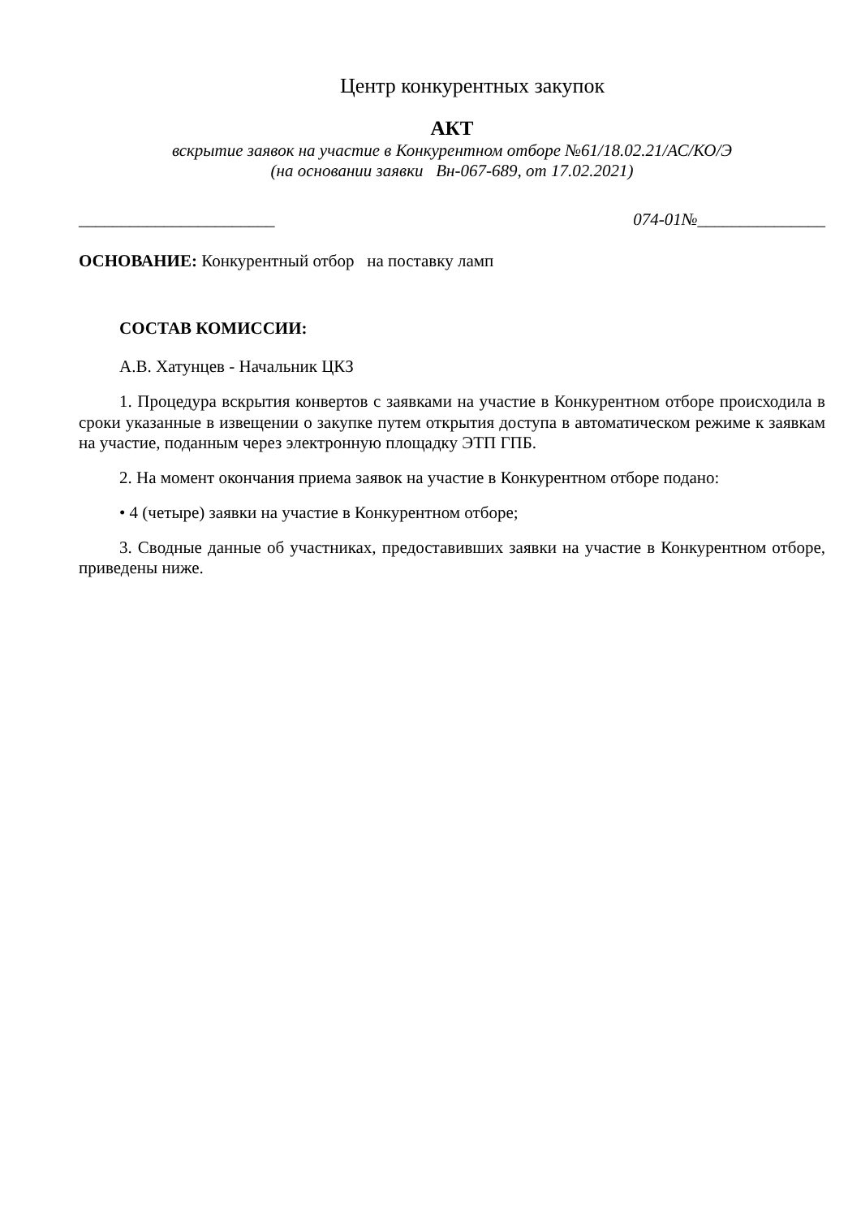Центр конкурентных закупок
АКТ
вскрытие заявок на участие в Конкурентном отборе №61/18.02.21/АС/КО/Э
(на основании заявки Вн-067-689, от 17.02.2021)
_______________________ 074-01№_______________
ОСНОВАНИЕ: Конкурентный отбор на поставку ламп
СОСТАВ КОМИССИИ:
А.В. Хатунцев - Начальник ЦКЗ
1. Процедура вскрытия конвертов с заявками на участие в Конкурентном отборе происходила в сроки указанные в извещении о закупке путем открытия доступа в автоматическом режиме к заявкам на участие, поданным через электронную площадку ЭТП ГПБ.
2. На момент окончания приема заявок на участие в Конкурентном отборе подано:
• 4 (четыре) заявки на участие в Конкурентном отборе;
3. Сводные данные об участниках, предоставивших заявки на участие в Конкурентном отборе, приведены ниже.